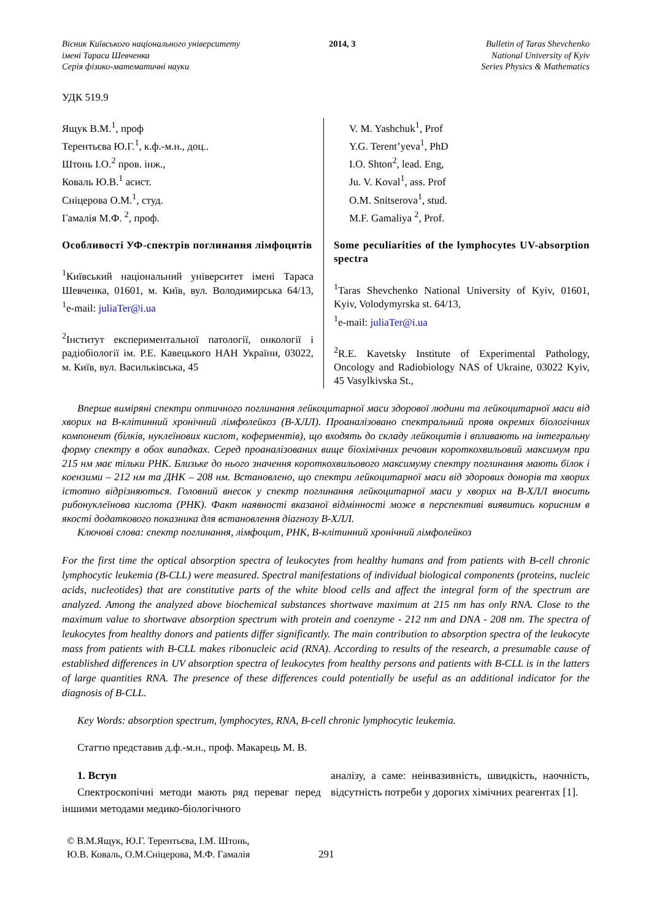Вісник Київського національного університету
імені Тараса Шевченка
Серія фізико-математичні науки
2014, 3 Bulletin of Taras Shevchenko
National University of Kyiv
Series Physics & Mathematics
УДК 519.9
Ящук В.М.<sup>1</sup>, проф
Терентьєва Ю.Г.<sup>1</sup>, к.ф.-м.н., доц..
Штонь І.О.<sup>2</sup> пров. інж.,
Коваль Ю.В.<sup>1</sup> асист.
Сніцерова О.М.<sup>1</sup>, студ.
Гамалія М.Ф. <sup>2</sup>, проф.
Особливості УФ-спектрів поглинання лімфоцитів
<sup>1</sup> Київський національний університет імені Тараса Шевченка, 01601, м. Київ, вул. Володимирська 64/13, <sup>1</sup>e-mail: juliaTer@i.ua
<sup>2</sup> Інститут експериментальної патології, онкології і радіобіології ім. Р.Е. Кавецького НАН України, 03022, м. Київ, вул. Васильківська, 45
V. M. Yashchuk<sup>1</sup>, Prof
Y.G. Terent’yeva<sup>1</sup>, PhD
I.O. Shton<sup>2</sup>, lead. Eng,
Ju. V. Koval<sup>1</sup>, ass. Prof
O.M. Snitserova<sup>1</sup>, stud.
M.F. Gamaliya <sup>2</sup>, Prof.
Some peculiarities of the lymphocytes UV-absorption spectra
<sup>1</sup> Taras Shevchenko National University of Kyiv, 01601, Kyiv, Volodymyrska st. 64/13,
<sup>1</sup> e-mail: juliaTer@i.ua
<sup>2</sup> R.E. Kavetsky Institute of Experimental Pathology, Oncology and Radiobiology NAS of Ukraine, 03022 Kyiv, 45 Vasylkivska St.,
Вперше виміряні спектри оптичного поглинання лейкоцитарної маси здорової людини та лейкоцитарної маси від хворих на В-клітинний хронічний лімфолейкоз (В-ХЛЛ). Проаналізовано спектральний прояв окремих біологічних компонент (білків, нуклеїнових кислот, коферментів), що входять до складу лейкоцитів і впливають на інтегральну форму спектру в обох випадках. Серед проаналізованих вище біохімічних речовин короткохвильовий максимум при 215 нм має тільки РНК. Близьке до нього значення короткохвильового максимуму спектру поглинання мають білок і коензими – 212 нм та ДНК – 208 нм. Встановлено, що спектри лейкоцитарної маси від здорових донорів та хворих істотно відрізняються. Головний внесок у спектр поглинання лейкоцитарної маси у хворих на В-ХЛЛ вносить рибонуклеїнова кислота (РНК). Факт наявності вказаної відмінності може в перспективі виявитись корисним в якості додаткового показника для встановлення діагнозу В-ХЛЛ.
Ключові слова: спектр поглинання, лімфоцит, РНК, В-клітинний хронічний лімфолейкоз
For the first time the optical absorption spectra of leukocytes from healthy humans and from patients with B-cell chronic lymphocytic leukemia (B-CLL) were measured. Spectral manifestations of individual biological components (proteins, nucleic acids, nucleotides) that are constitutive parts of the white blood cells and affect the integral form of the spectrum are analyzed. Among the analyzed above biochemical substances shortwave maximum at 215 nm has only RNA. Close to the maximum value to shortwave absorption spectrum with protein and coenzyme - 212 nm and DNA - 208 nm. The spectra of leukocytes from healthy donors and patients differ significantly. The main contribution to absorption spectra of the leukocyte mass from patients with B-CLL makes ribonucleic acid (RNA). According to results of the research, a presumable cause of established differences in UV absorption spectra of leukocytes from healthy persons and patients with B-CLL is in the latters of large quantities RNA. The presence of these differences could potentially be useful as an additional indicator for the diagnosis of B-CLL.
Key Words: absorption spectrum, lymphocytes, RNA, B-cell chronic lymphocytic leukemia.
Статтю представив д.ф.-м.н., проф. Макарець М. В.
1. Вступ
Спектроскопічні методи мають ряд переваг перед іншими методами медико-біологічного
аналізу, а саме: неінвазивність, швидкість, наочність, відсутність потреби у дорогих хімічних реагентах [1].
© В.М.Ящук, Ю.Г. Терентьєва, І.М. Штонь,
Ю.В. Коваль, О.М.Сніцерова, М.Ф. Гамалія
291